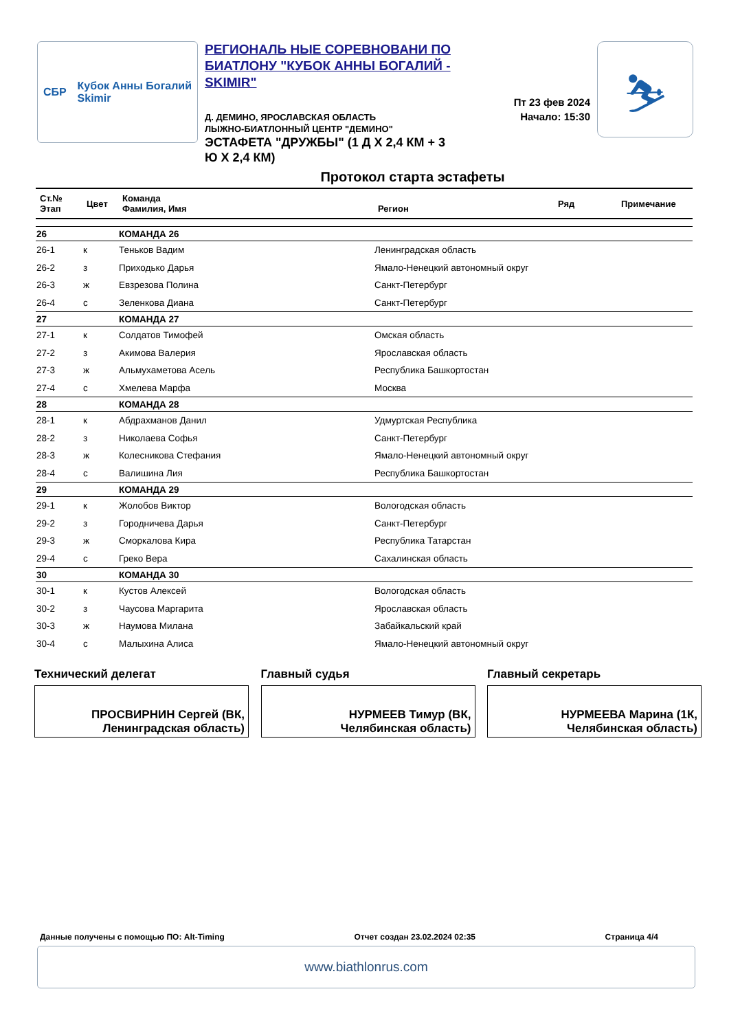СБР Кубок Анны Богалий
Skimir
РЕГИОНАЛЬ НЫЕ СОРЕВНОВАНИ ПО БИАТЛОНУ "КУБОК АННЫ БОГАЛИЙ - SKIMIR"
Д. ДЕМИНО, ЯРОСЛАВСКАЯ ОБЛАСТЬ
ЛЫЖНО-БИАТЛОННЫЙ ЦЕНТР "ДЕМИНО"
ЭСТАФЕТА "ДРУЖБЫ" (1 Д Х 2,4 КМ + 3
Ю Х 2,4 КМ)
Пт 23 фев 2024
Начало: 15:30
⛷
Протокол старта эстафеты
| Ст.№ Этап | Цвет | Команда Фамилия, Имя | Регион | Ряд | Примечание |
| 26 | | КОМАНДА 26 | | | |
| 26-1 | к | Теньков Вадим | Ленинградская область | | |
| 26-2 | з | Приходько Дарья | Ямало-Ненецкий автономный округ | | |
| 26-3 | ж | Евзрезова Полина | Санкт-Петербург | | |
| 26-4 | с | Зеленкова Диана | Санкт-Петербург | | |
| 27 | | КОМАНДА 27 | | | |
| 27-1 | к | Солдатов Тимофей | Омская область | | |
| 27-2 | з | Акимова Валерия | Ярославская область | | |
| 27-3 | ж | Альмухаметова Асель | Республика Башкортостан | | |
| 27-4 | с | Хмелева Марфа | Москва | | |
| 28 | | КОМАНДА 28 | | | |
| 28-1 | к | Абдрахманов Данил | Удмуртская Республика | | |
| 28-2 | з | Николаева Софья | Санкт-Петербург | | |
| 28-3 | ж | Колесникова Стефания | Ямало-Ненецкий автономный округ | | |
| 28-4 | с | Валишина Лия | Республика Башкортостан | | |
| 29 | | КОМАНДА 29 | | | |
| 29-1 | к | Жолобов Виктор | Вологодская область | | |
| 29-2 | з | Городничева Дарья | Санкт-Петербург | | |
| 29-3 | ж | Сморкалова Кира | Республика Татарстан | | |
| 29-4 | с | Греко Вера | Сахалинская область | | |
| 30 | | КОМАНДА 30 | | | |
| 30-1 | к | Кустов Алексей | Вологодская область | | |
| 30-2 | з | Чаусова Маргарита | Ярославская область | | |
| 30-3 | ж | Наумова Милана | Забайкальский край | | |
| 30-4 | с | Малыхина Алиса | Ямало-Ненецкий автономный округ | | |
Технический делегат
ПРОСВИРНИН Сергей (ВК,
Ленинградская область)
Главный судья
НУРМЕЕВ Тимур (ВК,
Челябинская область)
Главный секретарь
НУРМЕЕВА Марина (1К,
Челябинская область)
Данные получены с помощью ПО: Alt-Timing Отчет создан 23.02.2024 02:35 Страница 4/4
www.biathlonrus.com